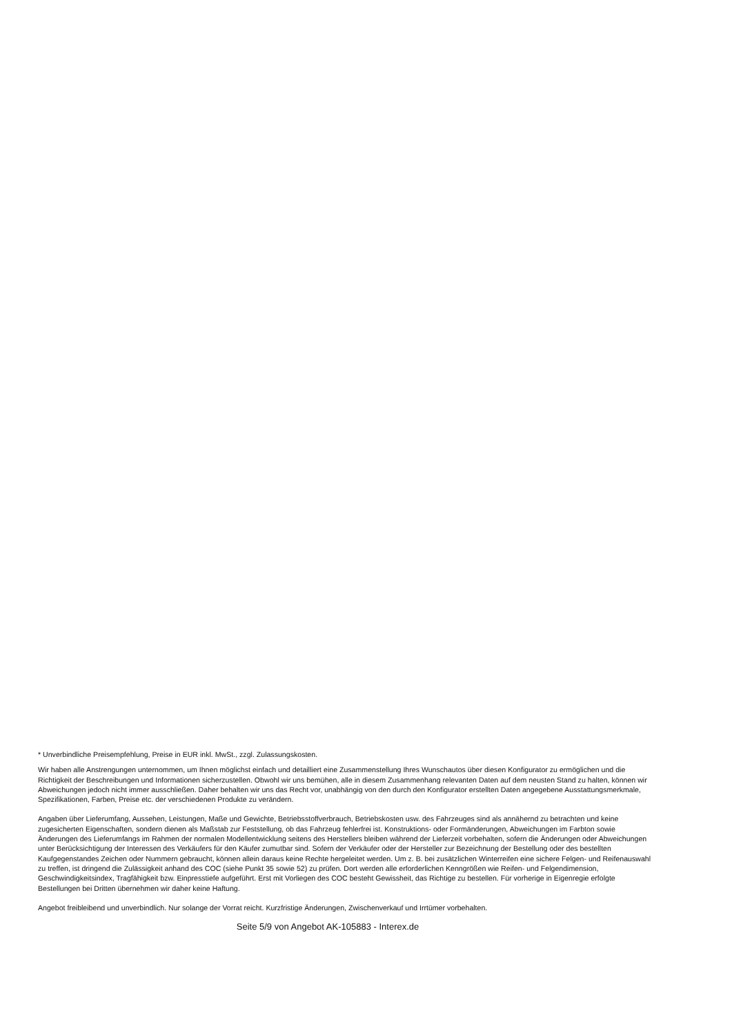* Unverbindliche Preisempfehlung, Preise in EUR inkl. MwSt., zzgl. Zulassungskosten.
Wir haben alle Anstrengungen unternommen, um Ihnen möglichst einfach und detailliert eine Zusammenstellung Ihres Wunschautos über diesen Konfigurator zu ermöglichen und die Richtigkeit der Beschreibungen und Informationen sicherzustellen. Obwohl wir uns bemühen, alle in diesem Zusammenhang relevanten Daten auf dem neusten Stand zu halten, können wir Abweichungen jedoch nicht immer ausschließen. Daher behalten wir uns das Recht vor, unabhängig von den durch den Konfigurator erstellten Daten angegebene Ausstattungsmerkmale, Spezifikationen, Farben, Preise etc. der verschiedenen Produkte zu verändern.
Angaben über Lieferumfang, Aussehen, Leistungen, Maße und Gewichte, Betriebsstoffverbrauch, Betriebskosten usw. des Fahrzeuges sind als annähernd zu betrachten und keine zugesicherten Eigenschaften, sondern dienen als Maßstab zur Feststellung, ob das Fahrzeug fehlerfrei ist. Konstruktions- oder Formänderungen, Abweichungen im Farbton sowie Änderungen des Lieferumfangs im Rahmen der normalen Modellentwicklung seitens des Herstellers bleiben während der Lieferzeit vorbehalten, sofern die Änderungen oder Abweichungen unter Berücksichtigung der Interessen des Verkäufers für den Käufer zumutbar sind. Sofern der Verkäufer oder der Hersteller zur Bezeichnung der Bestellung oder des bestellten Kaufgegenstandes Zeichen oder Nummern gebraucht, können allein daraus keine Rechte hergeleitet werden. Um z. B. bei zusätzlichen Winterreifen eine sichere Felgen- und Reifenauswahl zu treffen, ist dringend die Zulässigkeit anhand des COC (siehe Punkt 35 sowie 52) zu prüfen. Dort werden alle erforderlichen Kenngrößen wie Reifen- und Felgendimension, Geschwindigkeitsindex, Tragfähigkeit bzw. Einpresstiefe aufgeführt. Erst mit Vorliegen des COC besteht Gewissheit, das Richtige zu bestellen. Für vorherige in Eigenregie erfolgte Bestellungen bei Dritten übernehmen wir daher keine Haftung.
Angebot freibleibend und unverbindlich. Nur solange der Vorrat reicht. Kurzfristige Änderungen, Zwischenverkauf und Irrtümer vorbehalten.
Seite 5/9 von Angebot AK-105883 - Interex.de